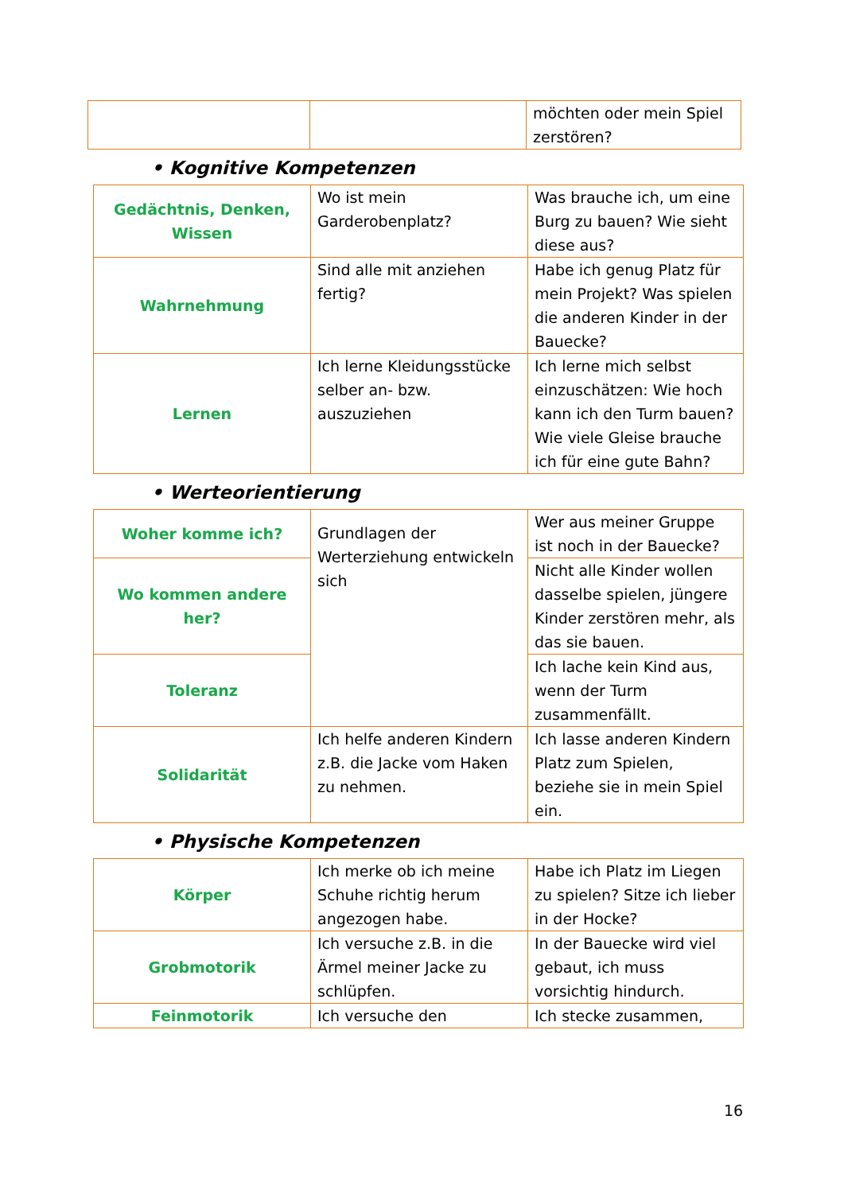| | | möchten oder mein Spiel zerstören? |
• Kognitive Kompetenzen
| Gedächtnis, Denken, Wissen | Wo ist mein Garderobenplatz? | Was brauche ich, um eine Burg zu bauen? Wie sieht diese aus? |
| Wahrnehmung | Sind alle mit anziehen fertig? | Habe ich genug Platz für mein Projekt? Was spielen die anderen Kinder in der Bauecke? |
| Lernen | Ich lerne Kleidungsstücke selber an- bzw. auszuziehen | Ich lerne mich selbst einzuschätzen: Wie hoch kann ich den Turm bauen? Wie viele Gleise brauche ich für eine gute Bahn? |
• Werteorientierung
| Woher komme ich? | Grundlagen der Werterziehung entwickeln sich | Wer aus meiner Gruppe ist noch in der Bauecke? |
| Wo kommen andere her? | | Nicht alle Kinder wollen dasselbe spielen, jüngere Kinder zerstören mehr, als das sie bauen. |
| Toleranz | | Ich lache kein Kind aus, wenn der Turm zusammenfällt. |
| Solidarität | Ich helfe anderen Kindern z.B. die Jacke vom Haken zu nehmen. | Ich lasse anderen Kindern Platz zum Spielen, beziehe sie in mein Spiel ein. |
• Physische Kompetenzen
| Körper | Ich merke ob ich meine Schuhe richtig herum angezogen habe. | Habe ich Platz im Liegen zu spielen? Sitze ich lieber in der Hocke? |
| Grobmotorik | Ich versuche z.B. in die Ärmel meiner Jacke zu schlüpfen. | In der Bauecke wird viel gebaut, ich muss vorsichtig hindurch. |
| Feinmotorik | Ich versuche den | Ich stecke zusammen, |
16